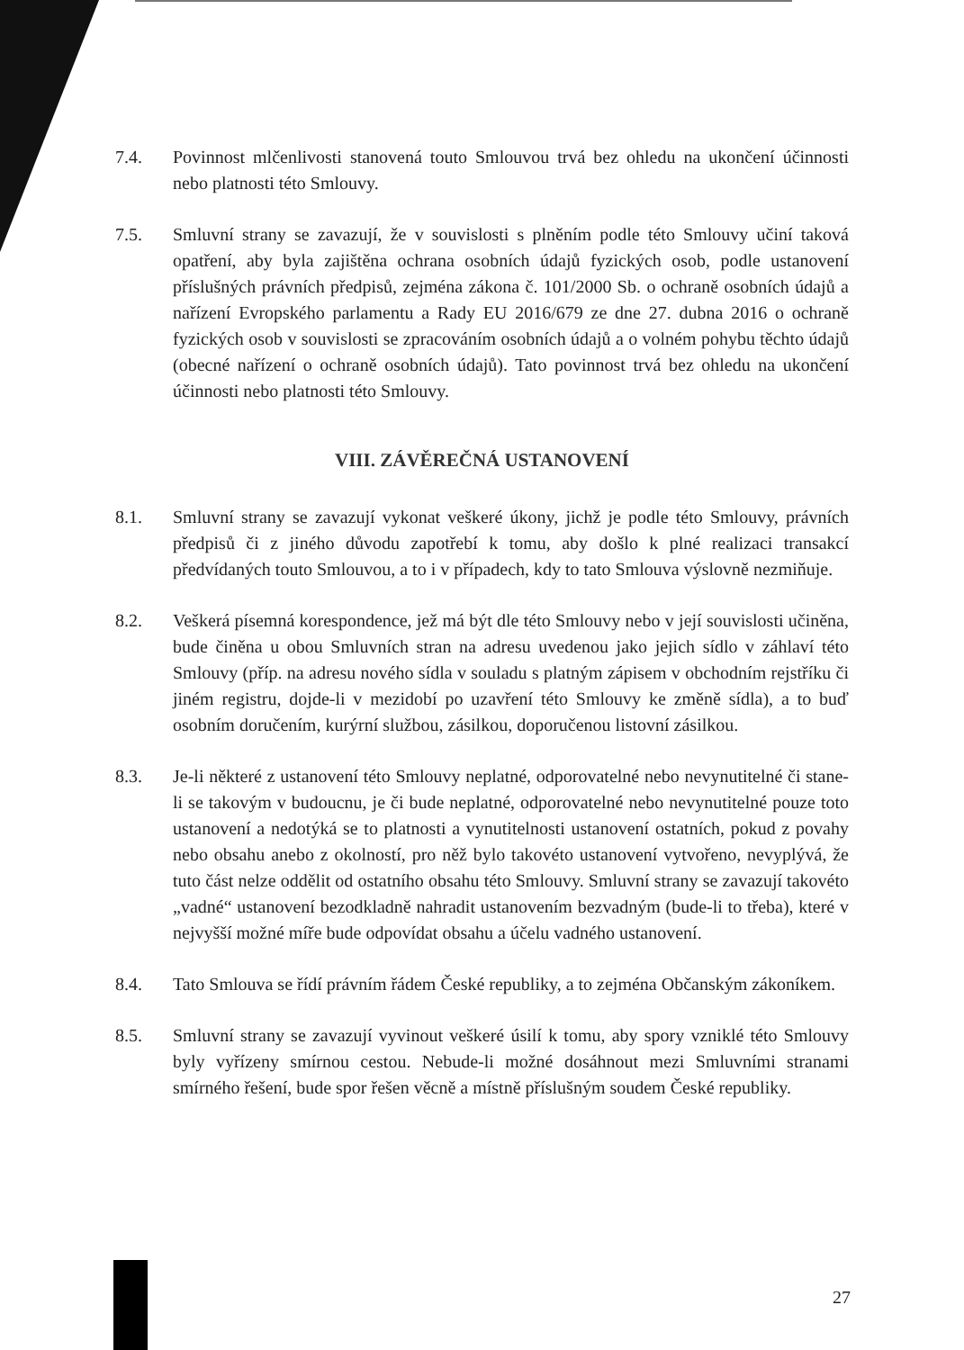7.4. Povinnost mlčenlivosti stanovená touto Smlouvou trvá bez ohledu na ukončení účinnosti nebo platnosti této Smlouvy.
7.5. Smluvní strany se zavazují, že v souvislosti s plněním podle této Smlouvy učiní taková opatření, aby byla zajištěna ochrana osobních údajů fyzických osob, podle ustanovení příslušných právních předpisů, zejména zákona č. 101/2000 Sb. o ochraně osobních údajů a nařízení Evropského parlamentu a Rady EU 2016/679 ze dne 27. dubna 2016 o ochraně fyzických osob v souvislosti se zpracováním osobních údajů a o volném pohybu těchto údajů (obecné nařízení o ochraně osobních údajů). Tato povinnost trvá bez ohledu na ukončení účinnosti nebo platnosti této Smlouvy.
VIII. ZÁVĚREČNÁ USTANOVENÍ
8.1. Smluvní strany se zavazují vykonat veškeré úkony, jichž je podle této Smlouvy, právních předpisů či z jiného důvodu zapotřebí k tomu, aby došlo k plné realizaci transakcí předvídaných touto Smlouvou, a to i v případech, kdy to tato Smlouva výslovně nezmiňuje.
8.2. Veškerá písemná korespondence, jež má být dle této Smlouvy nebo v její souvislosti učiněna, bude činěna u obou Smluvních stran na adresu uvedenou jako jejich sídlo v záhlaví této Smlouvy (příp. na adresu nového sídla v souladu s platným zápisem v obchodním rejstříku či jiném registru, dojde-li v mezidobí po uzavření této Smlouvy ke změně sídla), a to buď osobním doručením, kurýrní službou, zásilkou, doporučenou listovní zásilkou.
8.3. Je-li některé z ustanovení této Smlouvy neplatné, odporovatelné nebo nevynutitelné či stane-li se takovým v budoucnu, je či bude neplatné, odporovatelné nebo nevynutitelné pouze toto ustanovení a nedotýká se to platnosti a vynutitelnosti ustanovení ostatních, pokud z povahy nebo obsahu anebo z okolností, pro něž bylo takovéto ustanovení vytvořeno, nevyplývá, že tuto část nelze oddělit od ostatního obsahu této Smlouvy. Smluvní strany se zavazují takovéto „vadné“ ustanovení bezodkladně nahradit ustanovením bezvadným (bude-li to třeba), které v nejvyšší možné míře bude odpovídat obsahu a účelu vadného ustanovení.
8.4. Tato Smlouva se řídí právním řádem České republiky, a to zejména Občanským zákoníkem.
8.5. Smluvní strany se zavazují vyvinout veškeré úsilí k tomu, aby spory vzniklé této Smlouvy byly vyřízeny smírnou cestou. Nebude-li možné dosáhnout mezi Smluvními stranami smírného řešení, bude spor řešen věcně a místně příslušným soudem České republiky.
27